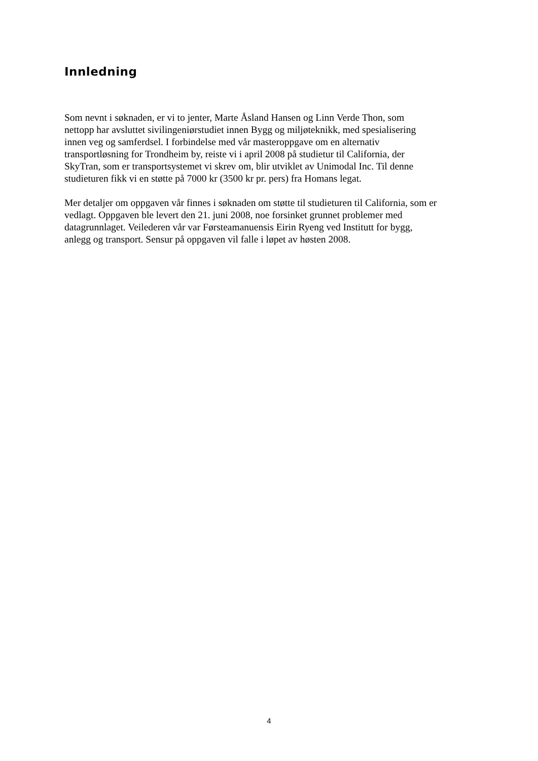Innledning
Som nevnt i søknaden, er vi to jenter, Marte Åsland Hansen og Linn Verde Thon, som
nettopp har avsluttet sivilingeniørstudiet innen Bygg og miljøteknikk, med spesialisering
innen veg og samferdsel. I forbindelse med vår masteroppgave om en alternativ
transportløsning for Trondheim by, reiste vi i april 2008 på studietur til California, der
SkyTran, som er transportsystemet vi skrev om, blir utviklet av Unimodal Inc. Til denne
studieturen fikk vi en støtte på 7000 kr (3500 kr pr. pers) fra Homans legat.
Mer detaljer om oppgaven vår finnes i søknaden om støtte til studieturen til California, som er
vedlagt. Oppgaven ble levert den 21. juni 2008, noe forsinket grunnet problemer med
datagrunnlaget. Veilederen vår var Førsteamanuensis Eirin Ryeng ved Institutt for bygg,
anlegg og transport. Sensur på oppgaven vil falle i løpet av høsten 2008.
4